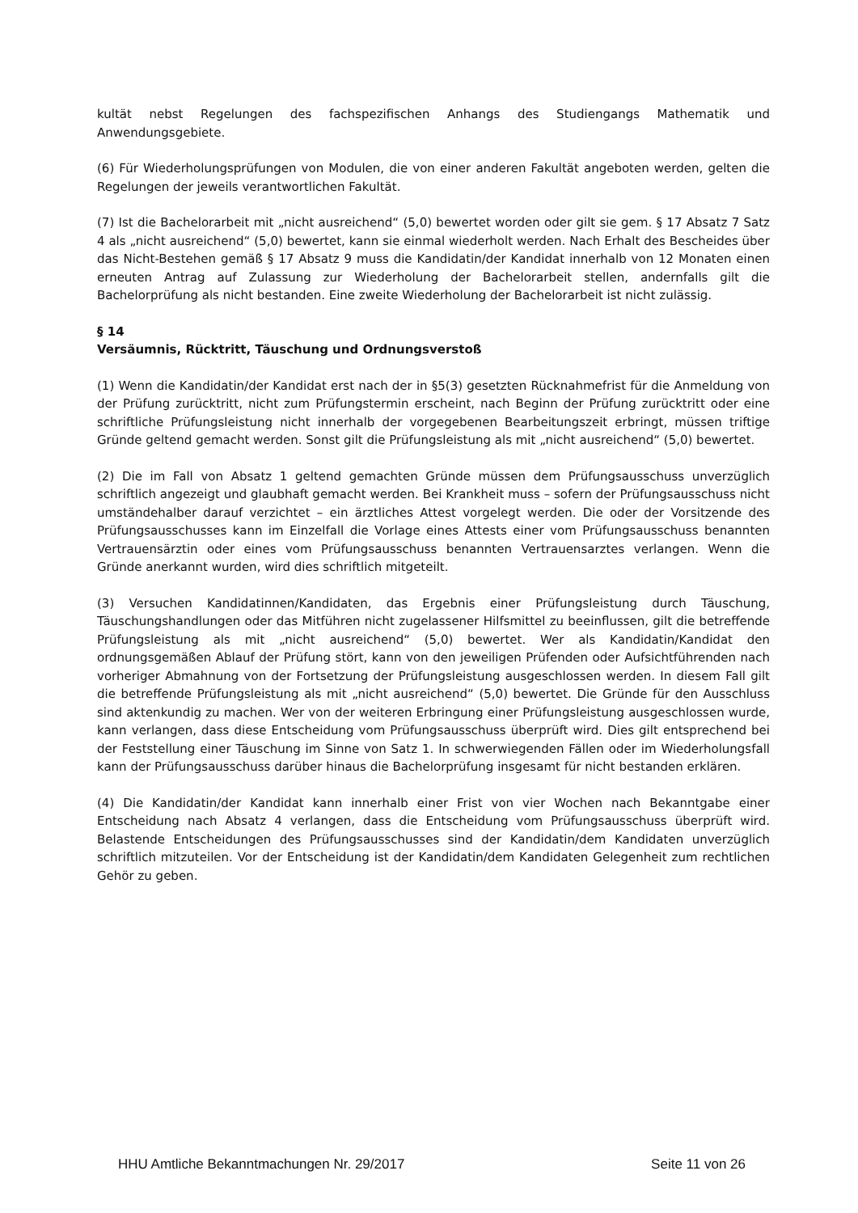kultät nebst Regelungen des fachspezifischen Anhangs des Studiengangs Mathematik und Anwendungsgebiete.
(6) Für Wiederholungsprüfungen von Modulen, die von einer anderen Fakultät angeboten werden, gelten die Regelungen der jeweils verantwortlichen Fakultät.
(7) Ist die Bachelorarbeit mit „nicht ausreichend“ (5,0) bewertet worden oder gilt sie gem. § 17 Absatz 7 Satz 4 als „nicht ausreichend“ (5,0) bewertet, kann sie einmal wiederholt werden. Nach Erhalt des Bescheides über das Nicht-Bestehen gemäß § 17 Absatz 9 muss die Kandidatin/der Kandidat innerhalb von 12 Monaten einen erneuten Antrag auf Zulassung zur Wiederholung der Bachelorarbeit stellen, andernfalls gilt die Bachelorprüfung als nicht bestanden. Eine zweite Wiederholung der Bachelorarbeit ist nicht zulässig.
§ 14
Versäumnis, Rücktritt, Täuschung und Ordnungsverstoß
(1) Wenn die Kandidatin/der Kandidat erst nach der in §5(3) gesetzten Rücknahmefrist für die Anmeldung von der Prüfung zurücktritt, nicht zum Prüfungstermin erscheint, nach Beginn der Prüfung zurücktritt oder eine schriftliche Prüfungsleistung nicht innerhalb der vorgegebenen Bearbeitungszeit erbringt, müssen triftige Gründe geltend gemacht werden. Sonst gilt die Prüfungsleistung als mit „nicht ausreichend“ (5,0) bewertet.
(2) Die im Fall von Absatz 1 geltend gemachten Gründe müssen dem Prüfungsausschuss unverzüglich schriftlich angezeigt und glaubhaft gemacht werden. Bei Krankheit muss – sofern der Prüfungsausschuss nicht umständehalber darauf verzichtet – ein ärztliches Attest vorgelegt werden. Die oder der Vorsitzende des Prüfungsausschusses kann im Einzelfall die Vorlage eines Attests einer vom Prüfungsausschuss benannten Vertrauensärztin oder eines vom Prüfungsausschuss benannten Vertrauensarztes verlangen. Wenn die Gründe anerkannt wurden, wird dies schriftlich mitgeteilt.
(3) Versuchen Kandidatinnen/Kandidaten, das Ergebnis einer Prüfungsleistung durch Täuschung, Täuschungshandlungen oder das Mitführen nicht zugelassener Hilfsmittel zu beeinflussen, gilt die betreffende Prüfungsleistung als mit „nicht ausreichend“ (5,0) bewertet. Wer als Kandidatin/Kandidat den ordnungsgemäßen Ablauf der Prüfung stört, kann von den jeweiligen Prüfenden oder Aufsichtführenden nach vorheriger Abmahnung von der Fortsetzung der Prüfungsleistung ausgeschlossen werden. In diesem Fall gilt die betreffende Prüfungsleistung als mit „nicht ausreichend“ (5,0) bewertet. Die Gründe für den Ausschluss sind aktenkundig zu machen. Wer von der weiteren Erbringung einer Prüfungsleistung ausgeschlossen wurde, kann verlangen, dass diese Entscheidung vom Prüfungsausschuss überprüft wird. Dies gilt entsprechend bei der Feststellung einer Täuschung im Sinne von Satz 1. In schwerwiegenden Fällen oder im Wiederholungsfall kann der Prüfungsausschuss darüber hinaus die Bachelorprüfung insgesamt für nicht bestanden erklären.
(4) Die Kandidatin/der Kandidat kann innerhalb einer Frist von vier Wochen nach Bekanntgabe einer Entscheidung nach Absatz 4 verlangen, dass die Entscheidung vom Prüfungsausschuss überprüft wird. Belastende Entscheidungen des Prüfungsausschusses sind der Kandidatin/dem Kandidaten unverzüglich schriftlich mitzuteilen. Vor der Entscheidung ist der Kandidatin/dem Kandidaten Gelegenheit zum rechtlichen Gehör zu geben.
HHU Amtliche Bekanntmachungen Nr. 29/2017 Seite 11 von 26